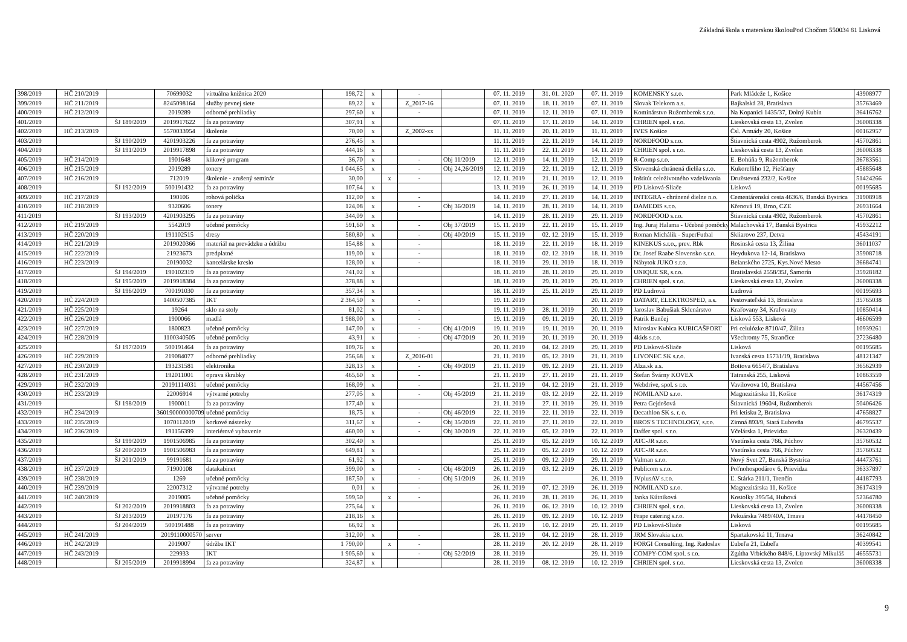Základná škola s materskou školouPod Chočom 550034 81 Lisková
| 398/2019 | HČ 210/2019 | | 70699032 | virtuálna knižnica 2020 | 198,72 | x | | - | | 07. 11. 2019 | 31. 01. 2020 | 07. 11. 2019 | KOMENSKY s.r.o. | Park Mládeže 1, Košice | 43908977 |
| 399/2019 | HČ 211/2019 | | 8245098164 | služby pevnej siete | 89,22 | x | | Z_2017-16 | | 07. 11. 2019 | 18. 11. 2019 | 07. 11. 2019 | Slovak Telekom a.s. | Bajkalská 28, Bratislava | 35763469 |
| 400/2019 | HČ 212/2019 | | 2019289 | odborné prehliadky | 297,60 | x | | - | | 07. 11. 2019 | 12. 11. 2019 | 07. 11. 2019 | Kominárstvo Ružomberok s.r.o. | Na Kopanici 1435/37, Dolný Kubín | 36416762 |
| 401/2019 | | ŠJ 189/2019 | 2019917622 | fa za potraviny | 307,91 | x | | | | 07. 11. 2019 | 17. 11. 2019 | 14. 11. 2019 | CHRIEN spol. s r.o. | Lieskovská cesta 13, Zvolen | 36008338 |
| 402/2019 | HČ 213/2019 | | 5570033954 | školenie | 70,00 | x | | Z_2002-xx | | 11. 11. 2019 | 20. 11. 2019 | 11. 11. 2019 | IVES Košice | Čsl. Armády 20, Košice | 00162957 |
| 403/2019 | | ŠJ 190/2019 | 4201903226 | fa za potraviny | 276,45 | x | | | | 11. 11. 2019 | 22. 11. 2019 | 14. 11. 2019 | NORDFOOD s.r.o. | Štiavnická cesta 4902, Ružomberok | 45702861 |
| 404/2019 | | ŠJ 191/2019 | 2019917898 | fa za potraviny | 444,16 | x | | | | 11. 11. 2019 | 22. 11. 2019 | 14. 11. 2019 | CHRIEN spol. s r.o. | Lieskovská cesta 13, Zvolen | 36008338 |
| 405/2019 | HČ 214/2019 | | 1901648 | klikový program | 36,70 | x | | - | Obj 11/2019 | 12. 11. 2019 | 14. 11. 2019 | 12. 11. 2019 | R-Comp s.r.o. | E. Bohúňa 9, Ružomberok | 36783561 |
| 406/2019 | HČ 215/2019 | | 2019289 | tonery | 1 044,65 | x | | - | Obj 24,26/2019 | 12. 11. 2019 | 22. 11. 2019 | 12. 11. 2019 | Slovenská chránená dielňa s.r.o. | Kukorelliho 12, Piešťany | 45885648 |
| 407/2019 | HČ 216/2019 | | 712019 | školenie - zrušený seminár | 30,00 | | x | - | | 12. 11. 2019 | 21. 11. 2019 | 12. 11. 2019 | Inštitút celoživotného vzdelávania | Družstevná 232/2, Košice | 51424266 |
| 408/2019 | | ŠJ 192/2019 | 500191432 | fa za potraviny | 107,64 | x | | | | 13. 11. 2019 | 26. 11. 2019 | 14. 11. 2019 | PD Lisková-Sliače | Lisková | 00195685 |
| 409/2019 | HČ 217/2019 | | 190106 | rohová polička | 112,00 | x | | - | | 14. 11. 2019 | 27. 11. 2019 | 14. 11. 2019 | INTEGRA - chránené dielne n.o. | Cementárenská cesta 4636/6, Banská Bystrica | 31908918 |
| 410/2019 | HČ 218/2019 | | 9320606 | tonery | 124,08 | x | | - | Obj 36/2019 | 14. 11. 2019 | 28. 11. 2019 | 14. 11. 2019 | DAMEDIS s.r.o. | Křenová 19, Brno, CZE | 26931664 |
| 411/2019 | | ŠJ 193/2019 | 4201903295 | fa za potraviny | 344,09 | x | | | | 14. 11. 2019 | 28. 11. 2019 | 29. 11. 2019 | NORDFOOD s.r.o. | Štiavnická cesta 4902, Ružomberok | 45702861 |
| 412/2019 | HČ 219/2019 | | 5542019 | učebné pomôcky | 591,60 | x | | - | Obj 37/2019 | 15. 11. 2019 | 22. 11. 2019 | 15. 11. 2019 | Ing. Juraj Halama - Učebné pomôcky | Malachovská 17, Banská Bystrica | 45932212 |
| 413/2019 | HČ 220/2019 | | 191102515 | dresy | 580,80 | x | | - | Obj 40/2019 | 15. 11. 2019 | 02. 12. 2019 | 15. 11. 2019 | Roman Michálik - SuperFutbal | Skliarovo 237, Detva | 45434191 |
| 414/2019 | HČ 221/2019 | | 2019020366 | materiál na prevádzku a údržbu | 154,88 | x | | - | | 18. 11. 2019 | 22. 11. 2019 | 18. 11. 2019 | KINEKUS s.r.o., prev. Rbk | Rosinská cesta 13, Žilina | 36011037 |
| 415/2019 | HČ 222/2019 | | 21923673 | predplatné | 119,00 | x | | - | | 18. 11. 2019 | 02. 12. 2019 | 18. 11. 2019 | Dr. Josef Raabe Slovensko s.r.o. | Heydukova 12-14, Bratislava | 35908718 |
| 416/2019 | HČ 223/2019 | | 20190032 | kancelárske kreslo | 128,00 | x | | - | | 18. 11. 2019 | 29. 11. 2019 | 18. 11. 2019 | Nábytok JUKO s.r.o. | Belanského 2725, Kys.Nové Mesto | 36684741 |
| 417/2019 | | ŠJ 194/2019 | 190102319 | fa za potraviny | 741,02 | x | | | | 18. 11. 2019 | 28. 11. 2019 | 29. 11. 2019 | UNIQUE SR, s.r.o. | Bratislavská 2558/35J, Šamorín | 35928182 |
| 418/2019 | | ŠJ 195/2019 | 2019918384 | fa za potraviny | 378,88 | x | | | | 18. 11. 2019 | 29. 11. 2019 | 29. 11. 2019 | CHRIEN spol. s r.o. | Lieskovská cesta 13, Zvolen | 36008338 |
| 419/2019 | | ŠJ 196/2019 | 700191030 | fa za potraviny | 357,34 | x | | | | 18. 11. 2019 | 25. 11. 2019 | 29. 11. 2019 | PD Ludrová | Ludrová | 00195693 |
| 420/2019 | HČ 224/2019 | | 1400507385 | IKT | 2 364,50 | x | | - | | 19. 11. 2019 | | 20. 11. 2019 | DATART, ELEKTROSPED, a.s. | Pestovateľská 13, Bratislava | 35765038 |
| 421/2019 | HČ 225/2019 | | 19264 | sklo na stoly | 81,02 | x | | - | | 19. 11. 2019 | 28. 11. 2019 | 20. 11. 2019 | Jaroslav Babušiak Sklenárstvo | Kraľovany 34, Kraľovany | 10850414 |
| 422/2019 | HČ 226/2019 | | 1900066 | madlá | 1 988,00 | x | | - | | 19. 11. 2019 | 09. 11. 2019 | 20. 11. 2019 | Patrik Bančej | Lisková 553, Lisková | 46606599 |
| 423/2019 | HČ 227/2019 | | 1800823 | učebné pomôcky | 147,00 | x | | - | Obj 41/2019 | 19. 11. 2019 | 19. 11. 2019 | 20. 11. 2019 | Miroslav Kubica KUBICAŠPORT | Pri celulózke 8710/47, Žilina | 10939261 |
| 424/2019 | HČ 228/2019 | | 1100340505 | učebné pomôcky | 43,91 | x | | - | Obj 47/2019 | 20. 11. 2019 | 20. 11. 2019 | 20. 11. 2019 | 4kids s.r.o. | Všechromy 75, Strančice | 27236480 |
| 425/2019 | | ŠJ 197/2019 | 500191464 | fa za potraviny | 109,76 | x | | | | 20. 11. 2019 | 04. 12. 2019 | 29. 11. 2019 | PD Lisková-Sliače | Lisková | 00195685 |
| 426/2019 | HČ 229/2019 | | 219084077 | odborné prehliadky | 256,68 | x | | Z_2016-01 | | 21. 11. 2019 | 05. 12. 2019 | 21. 11. 2019 | LIVONEC SK s.r.o. | Ivanská cesta 15731/19, Bratislava | 48121347 |
| 427/2019 | HČ 230/2019 | | 193231581 | elektronika | 328,13 | x | | - | Obj 49/2019 | 21. 11. 2019 | 09. 12. 2019 | 21. 11. 2019 | Alza.sk a.s. | Bottova 6654/7, Bratislava | 36562939 |
| 428/2019 | HČ 231/2019 | | 192011001 | oprava škrabky | 465,60 | x | | - | | 21. 11. 2019 | 27. 11. 2019 | 21. 11. 2019 | Štefan Švárny KOVEX | Tatranská 255, Lisková | 10863559 |
| 429/2019 | HČ 232/2019 | | 20191114031 | učebné pomôcky | 168,09 | x | | - | | 21. 11. 2019 | 04. 12. 2019 | 21. 11. 2019 | Webdrive, spol. s r.o. | Vavilovova 10, Bratislava | 44567456 |
| 430/2019 | HČ 233/2019 | | 22006914 | výtvarné potreby | 277,05 | x | | - | Obj 45/2019 | 21. 11. 2019 | 03. 12. 2019 | 22. 11. 2019 | NOMILAND s.r.o. | Magnezitárska 11, Košice | 36174319 |
| 431/2019 | | ŠJ 198/2019 | 1900011 | fa za potraviny | 177,40 | x | | | | 21. 11. 2019 | 27. 11. 2019 | 29. 11. 2019 | Petra Gejdošová | Štiavnická 1960/4, Ružomberok | 50406426 |
| 432/2019 | HČ 234/2019 | | 360190000000709 | učebné pomôcky | 18,75 | x | | - | Obj 46/2019 | 22. 11. 2019 | 22. 11. 2019 | 22. 11. 2019 | Decathlon SK s. r. o. | Pri letisku 2, Bratislava | 47658827 |
| 433/2019 | HČ 235/2019 | | 1070112019 | korkové nástenky | 311,67 | x | | - | Obj 35/2019 | 22. 11. 2019 | 27. 11. 2019 | 22. 11. 2019 | BROS'S TECHNOLOGY, s.r.o. | Zimná 893/9, Stará Ľubovňa | 46795537 |
| 434/2019 | HČ 236/2019 | | 191156399 | interiérové vybavenie | 460,00 | x | | - | Obj 30/2019 | 22. 11. 2019 | 05. 12. 2019 | 22. 11. 2019 | Daffer spol. s r.o. | Včelárska 1, Prievidza | 36320439 |
| 435/2019 | | ŠJ 199/2019 | 1901506985 | fa za potraviny | 302,40 | x | | | | 25. 11. 2019 | 05. 12. 2019 | 10. 12. 2019 | ATC-JR s.r.o. | Vsetínska cesta 766, Púchov | 35760532 |
| 436/2019 | | ŠJ 200/2019 | 1901506983 | fa za potraviny | 649,81 | x | | | | 25. 11. 2019 | 05. 12. 2019 | 10. 12. 2019 | ATC-JR s.r.o. | Vsetínska cesta 766, Púchov | 35760532 |
| 437/2019 | | ŠJ 201/2019 | 99191681 | fa za potraviny | 61,92 | x | | | | 25. 11. 2019 | 09. 12. 2019 | 29. 11. 2019 | Valman s.r.o. | Nový Svet 27, Banská Bystrica | 44473761 |
| 438/2019 | HČ 237/2019 | | 71900108 | datakabinet | 399,00 | x | | - | Obj 48/2019 | 26. 11. 2019 | 03. 12. 2019 | 26. 11. 2019 | Publicom s.r.o. | Poľnohospodárov 6, Prievidza | 36337897 |
| 439/2019 | HČ 238/2019 | | 1269 | učebné pomôcky | 187,50 | x | | - | Obj 51/2019 | 26. 11. 2019 | | 26. 11. 2019 | JVplusAV s.r.o. | Ľ. Stárka 211/1, Trenčín | 44187793 |
| 440/2019 | HČ 239/2019 | | 22007312 | výtvarné potreby | 0,01 | x | | - | | 26. 11. 2019 | 07. 12. 2019 | 26. 11. 2019 | NOMILAND s.r.o. | Magnezitárska 11, Košice | 36174319 |
| 441/2019 | HČ 240/2019 | | 2019005 | učebné pomôcky | 599,50 | | x | - | | 26. 11. 2019 | 28. 11. 2019 | 26. 11. 2019 | Janka Kútniková | Kostolky 395/54, Hubová | 52364780 |
| 442/2019 | | ŠJ 202/2019 | 2019918803 | fa za potraviny | 275,64 | x | | | | 26. 11. 2019 | 06. 12. 2019 | 10. 12. 2019 | CHRIEN spol. s r.o. | Lieskovská cesta 13, Zvolen | 36008338 |
| 443/2019 | | ŠJ 203/2019 | 20197176 | fa za potraviny | 218,16 | x | | | | 26. 11. 2019 | 09. 12. 2019 | 10. 12. 2019 | Frape catering s.r.o. | Pekuárska 7489/40A, Trnava | 44178450 |
| 444/2019 | | ŠJ 204/2019 | 500191488 | fa za potraviny | 66,92 | x | | | | 26. 11. 2019 | 10. 12. 2019 | 29. 11. 2019 | PD Lisková-Sliače | Lisková | 00195685 |
| 445/2019 | HČ 241/2019 | | 20191100005​70 | server | 312,00 | x | | - | | 28. 11. 2019 | 04. 12. 2019 | 28. 11. 2019 | JRM Slovakia s.r.o. | Spartakovská 11, Trnava | 36240842 |
| 446/2019 | HČ 242/2019 | | 2019007 | údržba IKT | 1 790,00 | | x | - | | 28. 11. 2019 | 20. 12. 2019 | 28. 11. 2019 | FORGI Consulting, Ing. Radoslav | Ľubeľa 21, Ľubeľa | 40399541 |
| 447/2019 | HČ 243/2019 | | 229933 | IKT | 1 905,60 | x | | - | Obj 52/2019 | 28. 11. 2019 | | 29. 11. 2019 | COMPY-COM spol. s r.o. | Zgútha Vrbického 848/6, Liptovský Mikuláš | 46555731 |
| 448/2019 | | ŠJ 205/2019 | 2019918994 | fa za potraviny | 324,87 | x | | | | 28. 11. 2019 | 08. 12. 2019 | 10. 12. 2019 | CHRIEN spol. s r.o. | Lieskovská cesta 13, Zvolen | 36008338 |
9